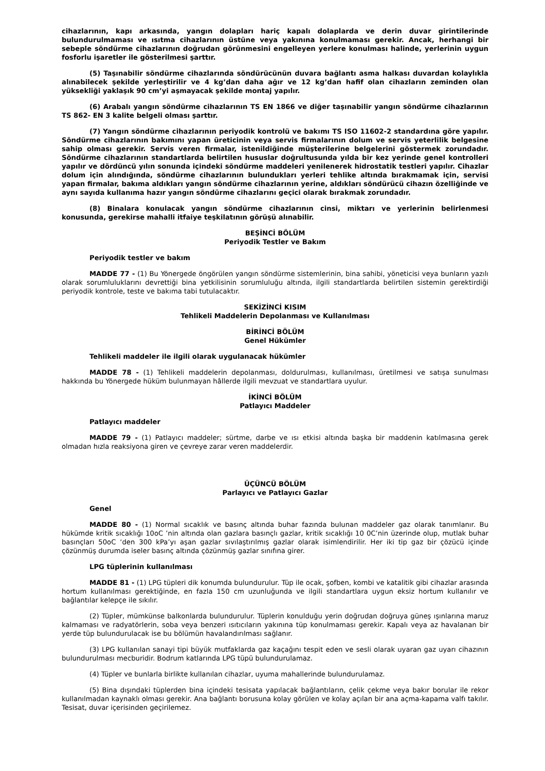cihazlarının, kapı arkasında, yangın dolapları hariç kapalı dolaplarda ve derin duvar girintilerinde bulundurulmaması ve ısıtma cihazlarının üstüne veya yakınına konulmaması gerekir. Ancak, herhangi bir sebeple söndürme cihazlarının doğrudan görünmesini engelleyen yerlere konulması halinde, yerlerinin uygun fosforlu işaretler ile gösterilmesi şarttır.
(5) Taşınabilir söndürme cihazlarında söndürücünün duvara bağlantı asma halkası duvardan kolaylıkla alınabilecek şekilde yerleştirilir ve 4 kg’dan daha ağır ve 12 kg’dan hafif olan cihazların zeminden olan yüksekliği yaklaşık 90 cm’yi aşmayacak şekilde montaj yapılır.
(6) Arabalı yangın söndürme cihazlarının TS EN 1866 ve diğer taşınabilir yangın söndürme cihazlarının TS 862- EN 3 kalite belgeli olması şarttır.
(7) Yangın söndürme cihazlarının periyodik kontrolü ve bakımı TS ISO 11602-2 standardına göre yapılır. Söndürme cihazlarının bakımını yapan üreticinin veya servis firmalarının dolum ve servis yeterlilik belgesine sahip olması gerekir. Servis veren firmalar, istenildiğinde müşterilerine belgelerini göstermek zorundadır. Söndürme cihazlarının standartlarda belirtilen hususlar doğrultusunda yılda bir kez yerinde genel kontrolleri yapılır ve dördüncü yılın sonunda içindeki söndürme maddeleri yenilenerek hidrostatik testleri yapılır. Cihazlar dolum için alındığında, söndürme cihazlarının bulundukları yerleri tehlike altında bırakmamak için, servisi yapan firmalar, bakıma aldıkları yangın söndürme cihazlarının yerine, aldıkları söndürücü cihazın özelliğinde ve aynı sayıda kullanıma hazır yangın söndürme cihazlarını geçici olarak bırakmak zorundadır.
(8) Binalara konulacak yangın söndürme cihazlarının cinsi, miktarı ve yerlerinin belirlenmesi konusunda, gerekirse mahalli itfaiye teşkilatının görüşü alınabilir.
BEŞİNCİ BÖLÜM
Periyodik Testler ve Bakım
Periyodik testler ve bakım
MADDE 77 - (1) Bu Yönergede öngörülen yangın söndürme sistemlerinin, bina sahibi, yöneticisi veya bunların yazılı olarak sorumluluklarını devrettiği bina yetkilisinin sorumluluğu altında, ilgili standartlarda belirtilen sistemin gerektirdiği periyodik kontrole, teste ve bakıma tabi tutulacaktır.
SEKİZİNCİ KISIM
Tehlikeli Maddelerin Depolanması ve Kullanılması
BİRİNCİ BÖLÜM
Genel Hükümler
Tehlikeli maddeler ile ilgili olarak uygulanacak hükümler
MADDE 78 - (1) Tehlikeli maddelerin depolanması, doldurulması, kullanılması, üretilmesi ve satışa sunulması hakkında bu Yönergede hüküm bulunmayan hâllerde ilgili mevzuat ve standartlara uyulur.
İKİNCİ BÖLÜM
Patlayıcı Maddeler
Patlayıcı maddeler
MADDE 79 - (1) Patlayıcı maddeler; sürtme, darbe ve ısı etkisi altında başka bir maddenin katılmasına gerek olmadan hızla reaksiyona giren ve çevreye zarar veren maddelerdir.
ÜÇÜNCÜ BÖLÜM
Parlayıcı ve Patlayıcı Gazlar
Genel
MADDE 80 - (1) Normal sıcaklık ve basınç altında buhar fazında bulunan maddeler gaz olarak tanımlanır. Bu hükümde kritik sıcaklığı 10oC ’nin altında olan gazlara basınçlı gazlar, kritik sıcaklığı 10 0C’nin üzerinde olup, mutlak buhar basınçları 50oC ‘den 300 kPa’yı aşan gazlar sıvılaştırılmış gazlar olarak isimlendirilir. Her iki tip gaz bir çözücü içinde çözünmüş durumda iseler basınç altında çözünmüş gazlar sınıfına girer.
LPG tüplerinin kullanılması
MADDE 81 - (1) LPG tüpleri dik konumda bulundurulur. Tüp ile ocak, şofben, kombi ve katalitik gibi cihazlar arasında hortum kullanılması gerektiğinde, en fazla 150 cm uzunluğunda ve ilgili standartlara uygun eksiz hortum kullanılır ve bağlantılar kelepçe ile sıkılır.
(2) Tüpler, mümkünse balkonlarda bulundurulur. Tüplerin konulduğu yerin doğrudan doğruya güneş ışınlarına maruz kalmaması ve radyatörlerin, soba veya benzeri ısıtıcıların yakınına tüp konulmaması gerekir. Kapalı veya az havalanan bir yerde tüp bulundurulacak ise bu bölümün havalandırılması sağlanır.
(3) LPG kullanılan sanayi tipi büyük mutfaklarda gaz kaçağını tespit eden ve sesli olarak uyaran gaz uyarı cihazının bulundurulması mecburidir. Bodrum katlarında LPG tüpü bulundurulamaz.
(4) Tüpler ve bunlarla birlikte kullanılan cihazlar, uyuma mahallerinde bulundurulamaz.
(5) Bina dışındaki tüplerden bina içindeki tesisata yapılacak bağlantıların, çelik çekme veya bakır borular ile rekor kullanılmadan kaynaklı olması gerekir. Ana bağlantı borusuna kolay görülen ve kolay açılan bir ana açma-kapama valfı takılır. Tesisat, duvar içerisinden geçirilemez.